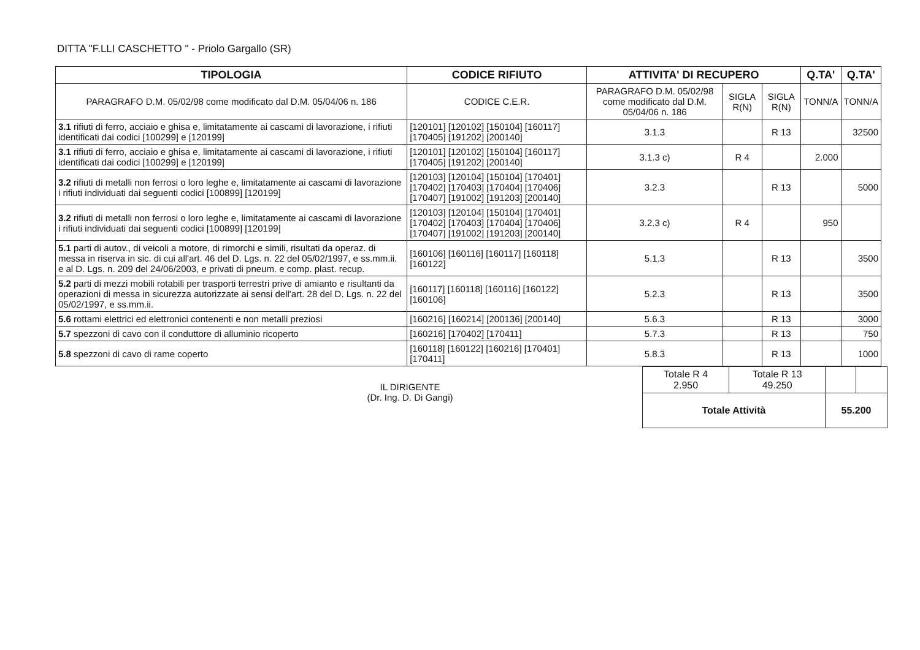DITTA "F.LLI CASCHETTO " - Priolo Gargallo (SR)
| TIPOLOGIA | CODICE RIFIUTO | ATTIVITA' DI RECUPERO | | | Q.TA' | Q.TA' |
| --- | --- | --- | --- | --- | --- | --- |
| PARAGRAFO D.M. 05/02/98 come modificato dal D.M. 05/04/06 n. 186 | CODICE C.E.R. | PARAGRAFO D.M. 05/02/98 come modificato dal D.M. 05/04/06 n. 186 | SIGLA R(N) | SIGLA R(N) | TONN/A | TONN/A |
| 3.1 rifiuti di ferro, acciaio e ghisa e, limitatamente ai cascami di lavorazione, i rifiuti identificati dai codici [100299] e [120199] | [120101] [120102] [150104] [160117] [170405] [191202] [200140] | 3.1.3 | | R 13 | | 32500 |
| 3.1 rifiuti di ferro, acciaio e ghisa e, limitatamente ai cascami di lavorazione, i rifiuti identificati dai codici [100299] e [120199] | [120101] [120102] [150104] [160117] [170405] [191202] [200140] | 3.1.3 c) | R 4 | | 2.000 | |
| 3.2 rifiuti di metalli non ferrosi o loro leghe e, limitatamente ai cascami di lavorazione i rifiuti individuati dai seguenti codici [100899] [120199] | [120103] [120104] [150104] [170401] [170402] [170403] [170404] [170406] [170407] [191002] [191203] [200140] | 3.2.3 | | R 13 | | 5000 |
| 3.2 rifiuti di metalli non ferrosi o loro leghe e, limitatamente ai cascami di lavorazione i rifiuti individuati dai seguenti codici [100899] [120199] | [120103] [120104] [150104] [170401] [170402] [170403] [170404] [170406] [170407] [191002] [191203] [200140] | 3.2.3 c) | R 4 | | 950 | |
| 5.1 parti di autov., di veicoli a motore, di rimorchi e simili, risultati da operaz. di messa in riserva in sic. di cui all'art. 46 del D. Lgs. n. 22 del 05/02/1997, e ss.mm.ii. e al D. Lgs. n. 209 del 24/06/2003, e privati di pneum. e comp. plast. recup. | [160106] [160116] [160117] [160118] [160122] | 5.1.3 | | R 13 | | 3500 |
| 5.2 parti di mezzi mobili rotabili per trasporti terrestri prive di amianto e risultanti da operazioni di messa in sicurezza autorizzate ai sensi dell'art. 28 del D. Lgs. n. 22 del 05/02/1997, e ss.mm.ii. | [160117] [160118] [160116] [160122] [160106] | 5.2.3 | | R 13 | | 3500 |
| 5.6 rottami elettrici ed elettronici contenenti e non metalli preziosi | [160216] [160214] [200136] [200140] | 5.6.3 | | R 13 | | 3000 |
| 5.7 spezzoni di cavo con il conduttore di alluminio ricoperto | [160216] [170402] [170411] | 5.7.3 | | R 13 | | 750 |
| 5.8 spezzoni di cavo di rame coperto | [160118] [160122] [160216] [170401] [170411] | 5.8.3 | | R 13 | | 1000 |
IL DIRIGENTE
(Dr. Ing. D. Di Gangi)
| Totale R 4 2.950 | Totale R 13 49.250 | | |
| Totale Attività | | 55.200 | |